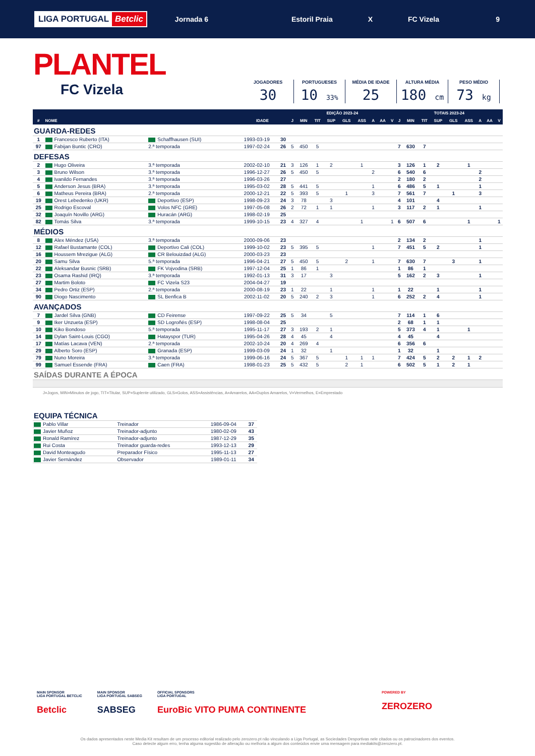LIGA PORTUGAL Betclic
Jornada 6 Estoril Praia X FC Vizela 9
PLANTEL
FC Vizela
JOGADORES
30
PORTUGUESES
10 33%
MÉDIA DE IDADE
25
ALTURA MÉDIA
180 cm
PESO MÉDIO
73 kg
| | | | | | EDIÇÃO 2023-24 | | | | | | | | | TOTAIS 2023-24 | | | | | | | | |
| --- | --- | --- | --- | --- | --- | --- | --- | --- | --- | --- | --- | --- | --- | --- | --- | --- | --- | --- | --- | --- | --- | --- |
| # | NOME | | IDADE | | J | MIN | TIT | SUP | GLS | ASS | A | AA | V | J | MIN | TIT | SUP | GLS | ASS | A | AA | V |
| GUARDA-REDES | | | | | | | | | | | | | | | | | | | | | | |
| 1 | Francesco Ruberto (ITA) | Schaffhausen (SUI) | 1993-03-19 | 30 | | | | | | | | | | | | | | | | | | |
| 97 | Fabijan Buntic (CRO) | 2.ª temporada | 1997-02-24 | 26 | 5 | 450 | 5 | | | | | | | 7 | 630 | 7 | | | | | | |
| DEFESAS | | | | | | | | | | | | | | | | | | | | | | |
| 2 | Hugo Oliveira | 3.ª temporada | 2002-02-10 | 21 | 3 | 126 | 1 | 2 | | 1 | | | | 3 | 126 | 1 | 2 | | 1 | | | |
| 3 | Bruno Wilson | 3.ª temporada | 1996-12-27 | 26 | 5 | 450 | 5 | | | | 2 | | | 6 | 540 | 6 | | | | 2 | | |
| 4 | Ivanildo Fernandes | 3.ª temporada | 1996-03-26 | 27 | | | | | | | | | | 2 | 180 | 2 | | | | 2 | | |
| 5 | Anderson Jesus (BRA) | 3.ª temporada | 1995-03-02 | 28 | 5 | 441 | 5 | | | | 1 | | | 6 | 486 | 5 | 1 | | | 1 | | |
| 6 | Matheus Pereira (BRA) | 2.ª temporada | 2000-12-21 | 22 | 5 | 393 | 5 | | 1 | | 3 | | | 7 | 561 | 7 | | 1 | | 3 | | |
| 19 | Orest Lebedenko (UKR) | Deportivo (ESP) | 1998-09-23 | 24 | 3 | 78 | | 3 | | | | | | 4 | 101 | | 4 | | | | | |
| 25 | Rodrigo Escoval | Volos NFC (GRE) | 1997-05-08 | 26 | 2 | 72 | 1 | 1 | | | 1 | | | 3 | 117 | 2 | 1 | | | 1 | | |
| 32 | Joaquín Novillo (ARG) | Huracán (ARG) | 1998-02-19 | 25 | | | | | | | | | | | | | | | | | | |
| 82 | Tomás Silva | 3.ª temporada | 1999-10-15 | 23 | 4 | 327 | 4 | | | 1 | | | 1 | 6 | 507 | 6 | | | 1 | | | 1 |
| MÉDIOS | | | | | | | | | | | | | | | | | | | | | | |
| 8 | Alex Méndez (USA) | 3.ª temporada | 2000-09-06 | 23 | | | | | | | | | | 2 | 134 | 2 | | | | 1 | | |
| 12 | Rafael Bustamante (COL) | Deportivo Cali (COL) | 1999-10-02 | 23 | 5 | 395 | 5 | | | | 1 | | | 7 | 451 | 5 | 2 | | | 1 | | |
| 16 | Houssem Mrezigue (ALG) | CR Belouizdad (ALG) | 2000-03-23 | 23 | | | | | | | | | | | | | | | | | | |
| 20 | Samu Silva | 5.ª temporada | 1996-04-21 | 27 | 5 | 450 | 5 | | 2 | | 1 | | | 7 | 630 | 7 | | 3 | | 1 | | |
| 22 | Aleksandar Busnic (SRB) | FK Vojvodina (SRB) | 1997-12-04 | 25 | 1 | 86 | 1 | | | | | | | 1 | 86 | 1 | | | | | | |
| 23 | Osama Rashid (IRQ) | 3.ª temporada | 1992-01-13 | 31 | 3 | 17 | | 3 | | | | | | 5 | 162 | 2 | 3 | | | 1 | | |
| 27 | Martim Boloto | FC Vizela S23 | 2004-04-27 | 19 | | | | | | | | | | | | | | | | | | |
| 34 | Pedro Ortiz (ESP) | 2.ª temporada | 2000-08-19 | 23 | 1 | 22 | | 1 | | | 1 | | | 1 | 22 | | 1 | | | 1 | | |
| 90 | Diogo Nascimento | SL Benfica B | 2002-11-02 | 20 | 5 | 240 | 2 | 3 | | | 1 | | | 6 | 252 | 2 | 4 | | | 1 | | |
| AVANÇADOS | | | | | | | | | | | | | | | | | | | | | | |
| 7 | Jardel Silva (GNB) | CD Feirense | 1997-09-22 | 25 | 5 | 34 | | 5 | | | | | | 7 | 114 | 1 | 6 | | | | | |
| 9 | Iker Unzueta (ESP) | SD Logroñés (ESP) | 1998-08-04 | 25 | | | | | | | | | | 2 | 68 | 1 | 1 | | | | | |
| 10 | Kiko Bondoso | 5.ª temporada | 1995-11-17 | 27 | 3 | 193 | 2 | 1 | | | | | | 5 | 373 | 4 | 1 | | 1 | | | |
| 14 | Dylan Saint-Louis (CGO) | Hatayspor (TUR) | 1995-04-26 | 28 | 4 | 45 | | 4 | | | | | | 4 | 45 | | 4 | | | | | |
| 17 | Matías Lacava (VEN) | 2.ª temporada | 2002-10-24 | 20 | 4 | 269 | 4 | | | | | | | 6 | 356 | 6 | | | | | | |
| 29 | Alberto Soro (ESP) | Granada (ESP) | 1999-03-09 | 24 | 1 | 32 | | 1 | | | | | | 1 | 32 | | 1 | | | | | |
| 79 | Nuno Moreira | 3.ª temporada | 1999-06-16 | 24 | 5 | 367 | 5 | | 1 | 1 | 1 | | | 7 | 424 | 5 | 2 | 2 | 1 | 2 | | |
| 99 | Samuel Essende (FRA) | Caen (FRA) | 1998-01-23 | 25 | 5 | 432 | 5 | | 2 | 1 | | | | 6 | 502 | 5 | 1 | 2 | 1 | | | |
| SAÍDAS DURANTE A ÉPOCA | | | | | | | | | | | | | | | | | | | | | | |
J=Jogos, MIN=Minutos de jogo, TIT=Titular, SUP=Suplente utilizado, GLS=Golos, ASS=Assistências, A=Amarelos, AA=Duplos Amarelos, V=Vermelhos, E=Emprestado
| EQUIPA TÉCNICA | | | |
| Pablo Villar | Treinador | 1986-09-04 | 37 |
| Javier Muñoz | Treinador-adjunto | 1980-02-09 | 43 |
| Ronald Ramírez | Treinador-adjunto | 1987-12-29 | 35 |
| Rui Costa | Treinador guarda-redes | 1993-12-13 | 29 |
| David Monteagudo | Preparador Físico | 1995-11-13 | 27 |
| Javier Sernández | Observador | 1989-01-11 | 34 |
MAIN SPONSOR
LIGA PORTUGAL BETCLIC
Betclic
MAIN SPONSOR
LIGA PORTUGAL SABSEG
SABSEG
OFFICIAL SPONSORS
LIGA PORTUGAL
EuroBic VITO PUMA CONTINENTE
POWERED BY
ZEROZERO
Os dados apresentados neste Media Kit resultam de um processo editorial realizado pelo zerozero.pt não vinculando a Liga Portugal, as Sociedades Desportivas nele citados ou os patrocinadores dos eventos.
Caso detecte algum erro, tenha alguma sugestão de alteração ou melhoria a algum dos conteúdos envie uma mensagem para mediakits@zerozero.pt.